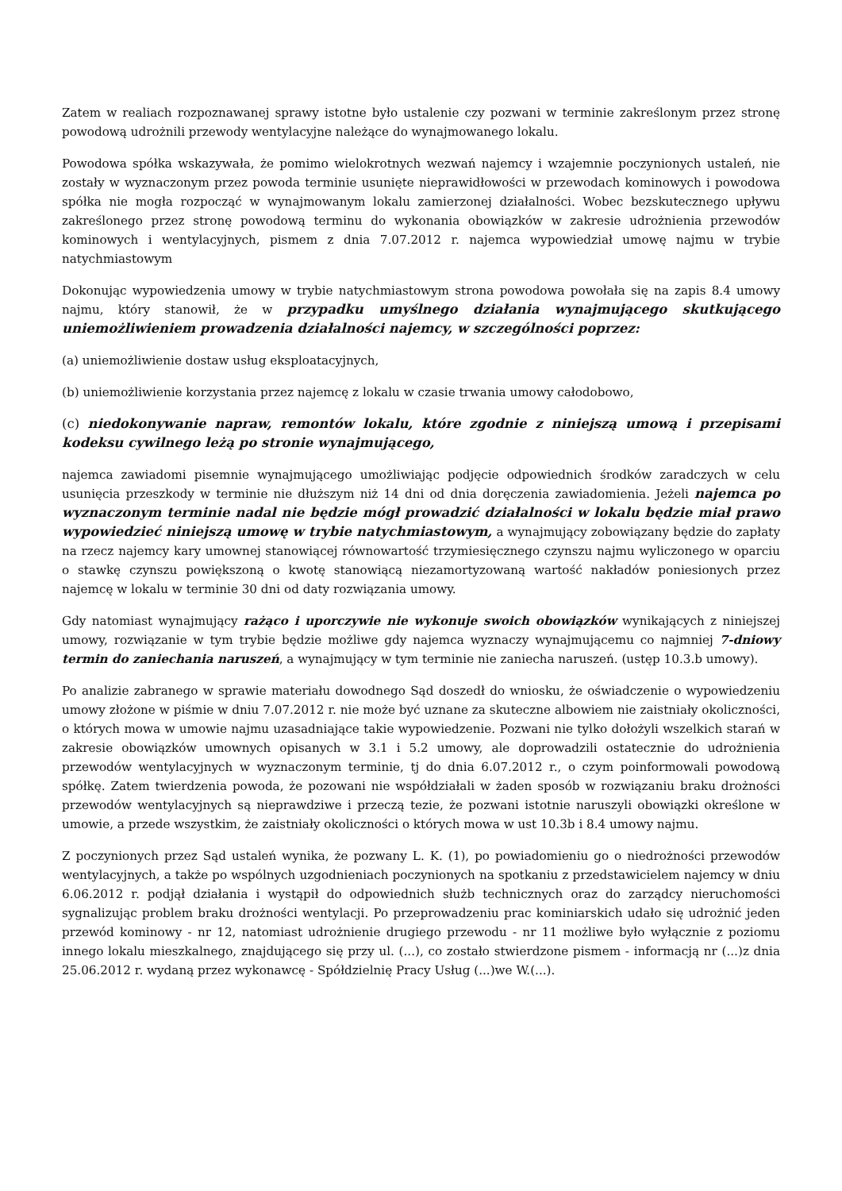Zatem w realiach rozpoznawanej sprawy istotne było ustalenie czy pozwani w terminie zakreślonym przez stronę powodową udrożnili przewody wentylacyjne należące do wynajmowanego lokalu.
Powodowa spółka wskazywała, że pomimo wielokrotnych wezwań najemcy i wzajemnie poczynionych ustaleń, nie zostały w wyznaczonym przez powoda terminie usunięte nieprawidłowości w przewodach kominowych i powodowa spółka nie mogła rozpocząć w wynajmowanym lokalu zamierzonej działalności. Wobec bezskutecznego upływu zakreślonego przez stronę powodową terminu do wykonania obowiązków w zakresie udrożnienia przewodów kominowych i wentylacyjnych, pismem z dnia 7.07.2012 r. najemca wypowiedział umowę najmu w trybie natychmiastowym
Dokonując wypowiedzenia umowy w trybie natychmiastowym strona powodowa powołała się na zapis 8.4 umowy najmu, który stanowił, że w przypadku umyślnego działania wynajmującego skutkującego uniemożliwieniem prowadzenia działalności najemcy, w szczególności poprzez:
(a) uniemożliwienie dostaw usług eksploatacyjnych,
(b) uniemożliwienie korzystania przez najemcę z lokalu w czasie trwania umowy całodobowo,
(c) niedokonywanie napraw, remontów lokalu, które zgodnie z niniejszą umową i przepisami kodeksu cywilnego leżą po stronie wynajmującego,
najemca zawiadomi pisemnie wynajmującego umożliwiając podjęcie odpowiednich środków zaradczych w celu usunięcia przeszkody w terminie nie dłuższym niż 14 dni od dnia doręczenia zawiadomienia. Jeżeli najemca po wyznaczonym terminie nadal nie będzie mógł prowadzić działalności w lokalu będzie miał prawo wypowiedzieć niniejszą umowę w trybie natychmiastowym, a wynajmujący zobowiązany będzie do zapłaty na rzecz najemcy kary umownej stanowiącej równowartość trzymiesięcznego czynszu najmu wyliczonego w oparciu o stawkę czynszu powiększoną o kwotę stanowiącą niezamortyzowaną wartość nakładów poniesionych przez najemcę w lokalu w terminie 30 dni od daty rozwiązania umowy.
Gdy natomiast wynajmujący rażąco i uporczywie nie wykonuje swoich obowiązków wynikających z niniejszej umowy, rozwiązanie w tym trybie będzie możliwe gdy najemca wyznaczy wynajmującemu co najmniej 7-dniowy termin do zaniechania naruszeń, a wynajmujący w tym terminie nie zaniecha naruszeń. (ustęp 10.3.b umowy).
Po analizie zabranego w sprawie materiału dowodnego Sąd doszedł do wniosku, że oświadczenie o wypowiedzeniu umowy złożone w piśmie w dniu 7.07.2012 r. nie może być uznane za skuteczne albowiem nie zaistniały okoliczności, o których mowa w umowie najmu uzasadniające takie wypowiedzenie. Pozwani nie tylko dołożyli wszelkich starań w zakresie obowiązków umownych opisanych w 3.1 i 5.2 umowy, ale doprowadzili ostatecznie do udrożnienia przewodów wentylacyjnych w wyznaczonym terminie, tj do dnia 6.07.2012 r., o czym poinformowali powodową spółkę. Zatem twierdzenia powoda, że pozowani nie współdziałali w żaden sposób w rozwiązaniu braku drożności przewodów wentylacyjnych są nieprawdziwe i przeczą tezie, że pozwani istotnie naruszyli obowiązki określone w umowie, a przede wszystkim, że zaistniały okoliczności o których mowa w ust 10.3b i 8.4 umowy najmu.
Z poczynionych przez Sąd ustaleń wynika, że pozwany L. K. (1), po powiadomieniu go o niedrożności przewodów wentylacyjnych, a także po wspólnych uzgodnieniach poczynionych na spotkaniu z przedstawicielem najemcy w dniu 6.06.2012 r. podjął działania i wystąpił do odpowiednich służb technicznych oraz do zarządcy nieruchomości sygnalizując problem braku drożności wentylacji. Po przeprowadzeniu prac kominiarskich udało się udrożnić jeden przewód kominowy - nr 12, natomiast udrożnienie drugiego przewodu - nr 11 możliwe było wyłącznie z poziomu innego lokalu mieszkalnego, znajdującego się przy ul. (...), co zostało stwierdzone pismem - informacją nr (...)z dnia 25.06.2012 r. wydaną przez wykonawcę - Spółdzielnię Pracy Usług (...)we W.(...).